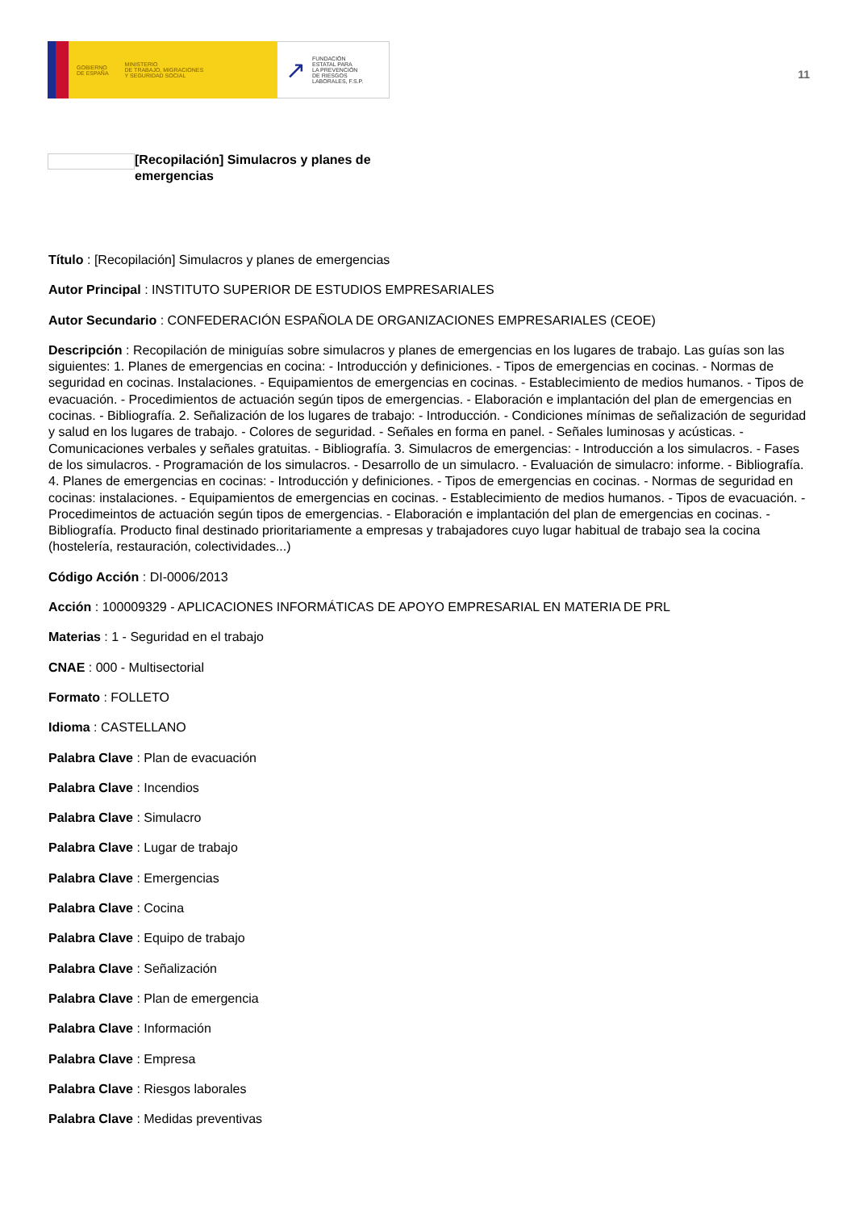GOBIERNO
DE ESPAÑA MINISTERIO
DE TRABAJO, MIGRACIONES
Y SEGURIDAD SOCIAL
↗ FUNDACIÓN
ESTATAL PARA
LA PREVENCIÓN
DE RIESGOS
LABORALES, F.S.P.
11
[Recopilación] Simulacros y planes de emergencias
Título : [Recopilación] Simulacros y planes de emergencias
Autor Principal : INSTITUTO SUPERIOR DE ESTUDIOS EMPRESARIALES
Autor Secundario : CONFEDERACIÓN ESPAÑOLA DE ORGANIZACIONES EMPRESARIALES (CEOE)
Descripción : Recopilación de miniguías sobre simulacros y planes de emergencias en los lugares de trabajo. Las guías son las siguientes: 1. Planes de emergencias en cocina: - Introducción y definiciones. - Tipos de emergencias en cocinas. - Normas de seguridad en cocinas. Instalaciones. - Equipamientos de emergencias en cocinas. - Establecimiento de medios humanos. - Tipos de evacuación. - Procedimientos de actuación según tipos de emergencias. - Elaboración e implantación del plan de emergencias en cocinas. - Bibliografía. 2. Señalización de los lugares de trabajo: - Introducción. - Condiciones mínimas de señalización de seguridad y salud en los lugares de trabajo. - Colores de seguridad. - Señales en forma en panel. - Señales luminosas y acústicas. - Comunicaciones verbales y señales gratuitas. - Bibliografía. 3. Simulacros de emergencias: - Introducción a los simulacros. - Fases de los simulacros. - Programación de los simulacros. - Desarrollo de un simulacro. - Evaluación de simulacro: informe. - Bibliografía. 4. Planes de emergencias en cocinas: - Introducción y definiciones. - Tipos de emergencias en cocinas. - Normas de seguridad en cocinas: instalaciones. - Equipamientos de emergencias en cocinas. - Establecimiento de medios humanos. - Tipos de evacuación. - Procedimeintos de actuación según tipos de emergencias. - Elaboración e implantación del plan de emergencias en cocinas. - Bibliografía. Producto final destinado prioritariamente a empresas y trabajadores cuyo lugar habitual de trabajo sea la cocina (hostelería, restauración, colectividades...)
Código Acción : DI-0006/2013
Acción : 100009329 - APLICACIONES INFORMÁTICAS DE APOYO EMPRESARIAL EN MATERIA DE PRL
Materias : 1 - Seguridad en el trabajo
CNAE : 000 - Multisectorial
Formato : FOLLETO
Idioma : CASTELLANO
Palabra Clave : Plan de evacuación
Palabra Clave : Incendios
Palabra Clave : Simulacro
Palabra Clave : Lugar de trabajo
Palabra Clave : Emergencias
Palabra Clave : Cocina
Palabra Clave : Equipo de trabajo
Palabra Clave : Señalización
Palabra Clave : Plan de emergencia
Palabra Clave : Información
Palabra Clave : Empresa
Palabra Clave : Riesgos laborales
Palabra Clave : Medidas preventivas